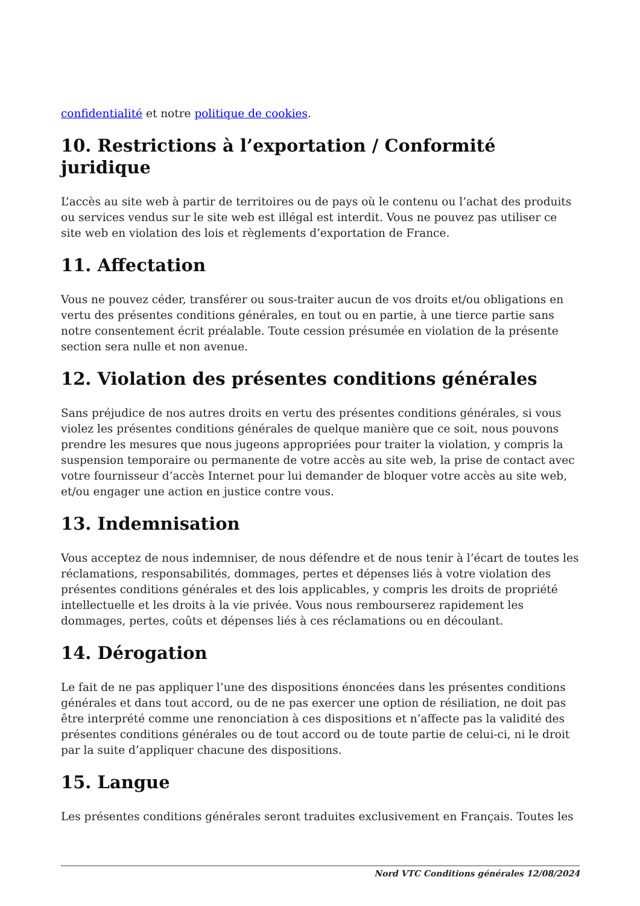confidentialité et notre politique de cookies.
10. Restrictions à l’exportation / Conformité juridique
L’accès au site web à partir de territoires ou de pays où le contenu ou l’achat des produits ou services vendus sur le site web est illégal est interdit. Vous ne pouvez pas utiliser ce site web en violation des lois et règlements d’exportation de France.
11. Affectation
Vous ne pouvez céder, transférer ou sous-traiter aucun de vos droits et/ou obligations en vertu des présentes conditions générales, en tout ou en partie, à une tierce partie sans notre consentement écrit préalable. Toute cession présumée en violation de la présente section sera nulle et non avenue.
12. Violation des présentes conditions générales
Sans préjudice de nos autres droits en vertu des présentes conditions générales, si vous violez les présentes conditions générales de quelque manière que ce soit, nous pouvons prendre les mesures que nous jugeons appropriées pour traiter la violation, y compris la suspension temporaire ou permanente de votre accès au site web, la prise de contact avec votre fournisseur d’accès Internet pour lui demander de bloquer votre accès au site web, et/ou engager une action en justice contre vous.
13. Indemnisation
Vous acceptez de nous indemniser, de nous défendre et de nous tenir à l’écart de toutes les réclamations, responsabilités, dommages, pertes et dépenses liés à votre violation des présentes conditions générales et des lois applicables, y compris les droits de propriété intellectuelle et les droits à la vie privée. Vous nous rembourserez rapidement les dommages, pertes, coûts et dépenses liés à ces réclamations ou en découlant.
14. Dérogation
Le fait de ne pas appliquer l’une des dispositions énoncées dans les présentes conditions générales et dans tout accord, ou de ne pas exercer une option de résiliation, ne doit pas être interprété comme une renonciation à ces dispositions et n’affecte pas la validité des présentes conditions générales ou de tout accord ou de toute partie de celui-ci, ni le droit par la suite d’appliquer chacune des dispositions.
15. Langue
Les présentes conditions générales seront traduites exclusivement en Français. Toutes les
Nord VTC Conditions générales 12/08/2024